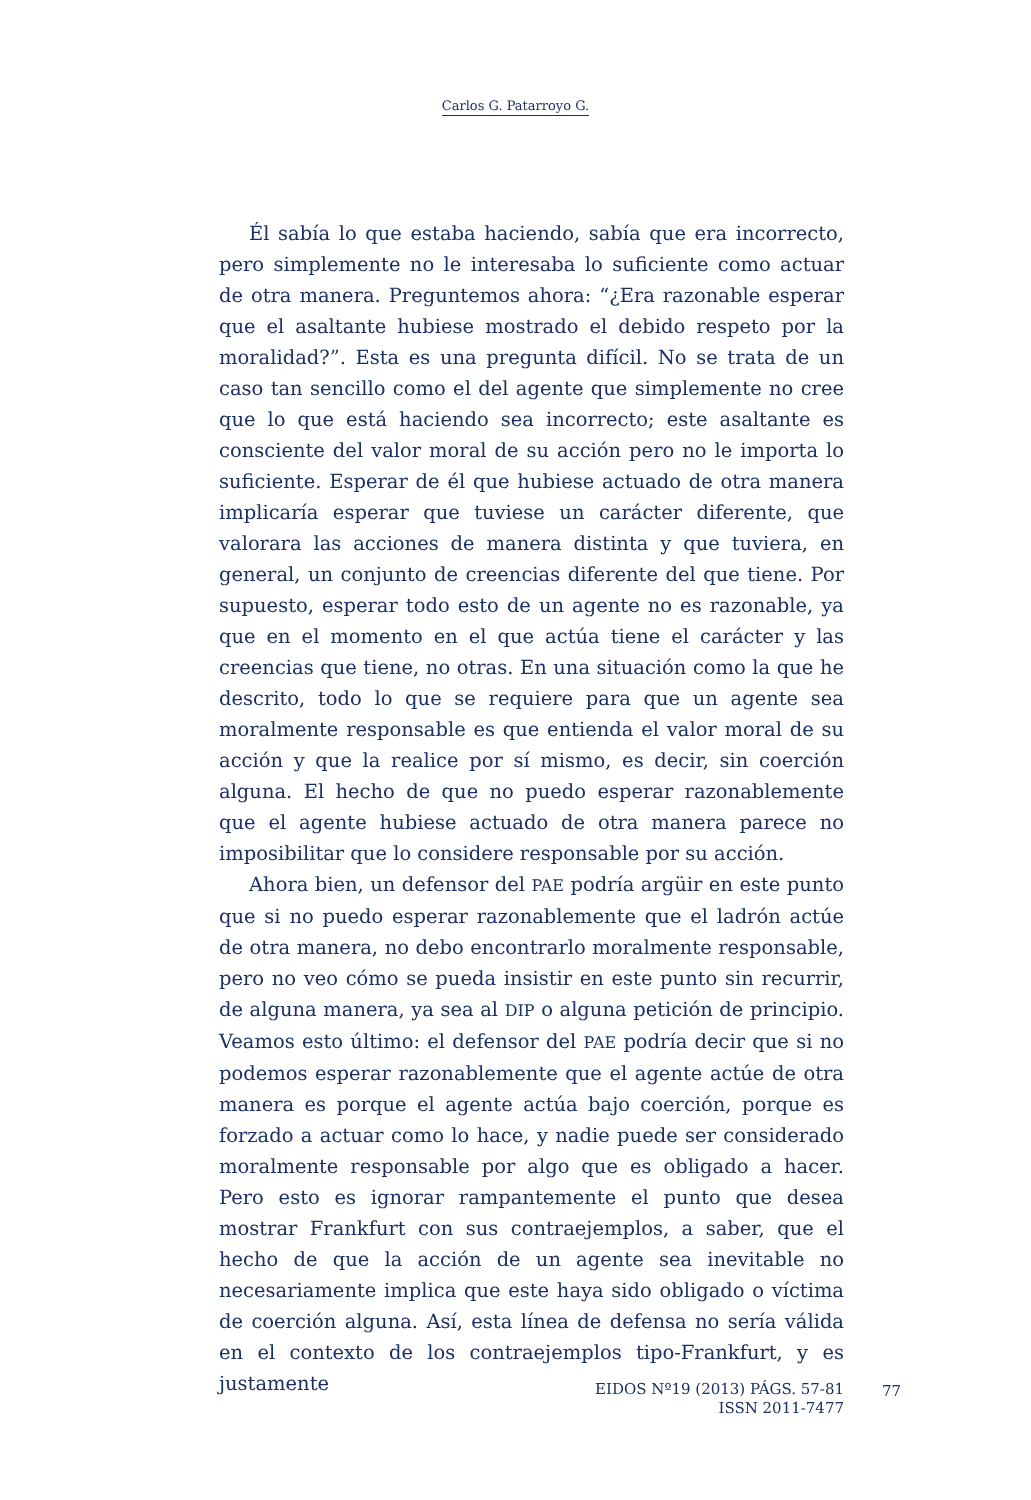Carlos G. Patarroyo G.
Él sabía lo que estaba haciendo, sabía que era incorrecto, pero simplemente no le interesaba lo suficiente como actuar de otra manera. Preguntemos ahora: “¿Era razonable esperar que el asaltante hubiese mostrado el debido respeto por la moralidad?”. Esta es una pregunta difícil. No se trata de un caso tan sencillo como el del agente que simplemente no cree que lo que está haciendo sea incorrecto; este asaltante es consciente del valor moral de su acción pero no le importa lo suficiente. Esperar de él que hubiese actuado de otra manera implicaría esperar que tuviese un carácter diferente, que valorara las acciones de manera distinta y que tuviera, en general, un conjunto de creencias diferente del que tiene. Por supuesto, esperar todo esto de un agente no es razonable, ya que en el momento en el que actúa tiene el carácter y las creencias que tiene, no otras. En una situación como la que he descrito, todo lo que se requiere para que un agente sea moralmente responsable es que entienda el valor moral de su acción y que la realice por sí mismo, es decir, sin coerción alguna. El hecho de que no puedo esperar razonablemente que el agente hubiese actuado de otra manera parece no imposibilitar que lo considere responsable por su acción.
Ahora bien, un defensor del PAE podría argüir en este punto que si no puedo esperar razonablemente que el ladrón actúe de otra manera, no debo encontrarlo moralmente responsable, pero no veo cómo se pueda insistir en este punto sin recurrir, de alguna manera, ya sea al DIP o alguna petición de principio. Veamos esto último: el defensor del PAE podría decir que si no podemos esperar razonablemente que el agente actúe de otra manera es porque el agente actúa bajo coerción, porque es forzado a actuar como lo hace, y nadie puede ser considerado moralmente responsable por algo que es obligado a hacer. Pero esto es ignorar rampantemente el punto que desea mostrar Frankfurt con sus contraejemplos, a saber, que el hecho de que la acción de un agente sea inevitable no necesariamente implica que este haya sido obligado o víctima de coerción alguna. Así, esta línea de defensa no sería válida en el contexto de los contraejemplos tipo-Frankfurt, y es justamente
EIDOS Nº19 (2013) PÁGS. 57-81
ISSN 2011-7477
77